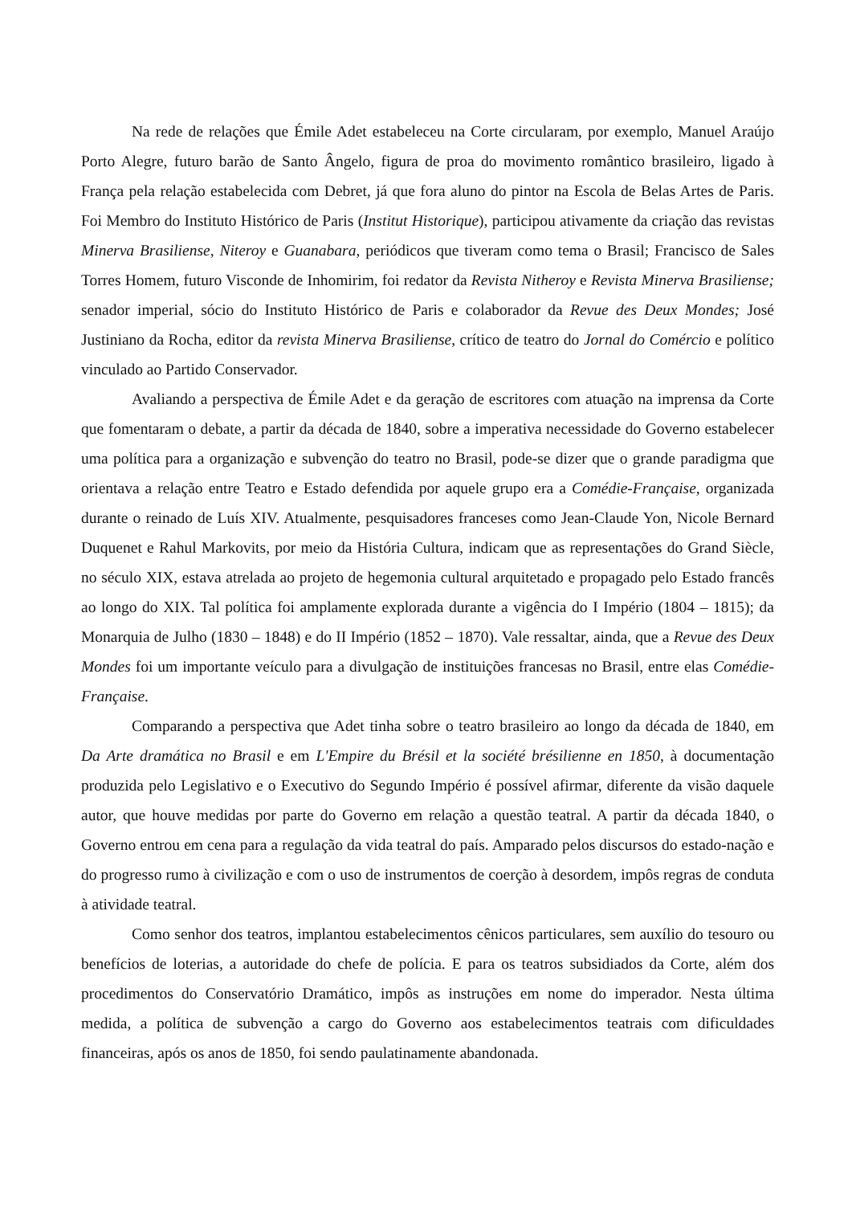Na rede de relações que Émile Adet estabeleceu na Corte circularam, por exemplo, Manuel Araújo Porto Alegre, futuro barão de Santo Ângelo, figura de proa do movimento romântico brasileiro, ligado à França pela relação estabelecida com Debret, já que fora aluno do pintor na Escola de Belas Artes de Paris. Foi Membro do Instituto Histórico de Paris (Institut Historique), participou ativamente da criação das revistas Minerva Brasiliense, Niteroy e Guanabara, periódicos que tiveram como tema o Brasil; Francisco de Sales Torres Homem, futuro Visconde de Inhomirim, foi redator da Revista Nitheroy e Revista Minerva Brasiliense; senador imperial, sócio do Instituto Histórico de Paris e colaborador da Revue des Deux Mondes; José Justiniano da Rocha, editor da revista Minerva Brasiliense, crítico de teatro do Jornal do Comércio e político vinculado ao Partido Conservador.
Avaliando a perspectiva de Émile Adet e da geração de escritores com atuação na imprensa da Corte que fomentaram o debate, a partir da década de 1840, sobre a imperativa necessidade do Governo estabelecer uma política para a organização e subvenção do teatro no Brasil, pode-se dizer que o grande paradigma que orientava a relação entre Teatro e Estado defendida por aquele grupo era a Comédie-Française, organizada durante o reinado de Luís XIV. Atualmente, pesquisadores franceses como Jean-Claude Yon, Nicole Bernard Duquenet e Rahul Markovits, por meio da História Cultura, indicam que as representações do Grand Siècle, no século XIX, estava atrelada ao projeto de hegemonia cultural arquitetado e propagado pelo Estado francês ao longo do XIX. Tal política foi amplamente explorada durante a vigência do I Império (1804 – 1815); da Monarquia de Julho (1830 – 1848) e do II Império (1852 – 1870). Vale ressaltar, ainda, que a Revue des Deux Mondes foi um importante veículo para a divulgação de instituições francesas no Brasil, entre elas Comédie-Française.
Comparando a perspectiva que Adet tinha sobre o teatro brasileiro ao longo da década de 1840, em Da Arte dramática no Brasil e em L'Empire du Brésil et la société brésilienne en 1850, à documentação produzida pelo Legislativo e o Executivo do Segundo Império é possível afirmar, diferente da visão daquele autor, que houve medidas por parte do Governo em relação a questão teatral. A partir da década 1840, o Governo entrou em cena para a regulação da vida teatral do país. Amparado pelos discursos do estado-nação e do progresso rumo à civilização e com o uso de instrumentos de coerção à desordem, impôs regras de conduta à atividade teatral.
Como senhor dos teatros, implantou estabelecimentos cênicos particulares, sem auxílio do tesouro ou benefícios de loterias, a autoridade do chefe de polícia. E para os teatros subsidiados da Corte, além dos procedimentos do Conservatório Dramático, impôs as instruções em nome do imperador. Nesta última medida, a política de subvenção a cargo do Governo aos estabelecimentos teatrais com dificuldades financeiras, após os anos de 1850, foi sendo paulatinamente abandonada.